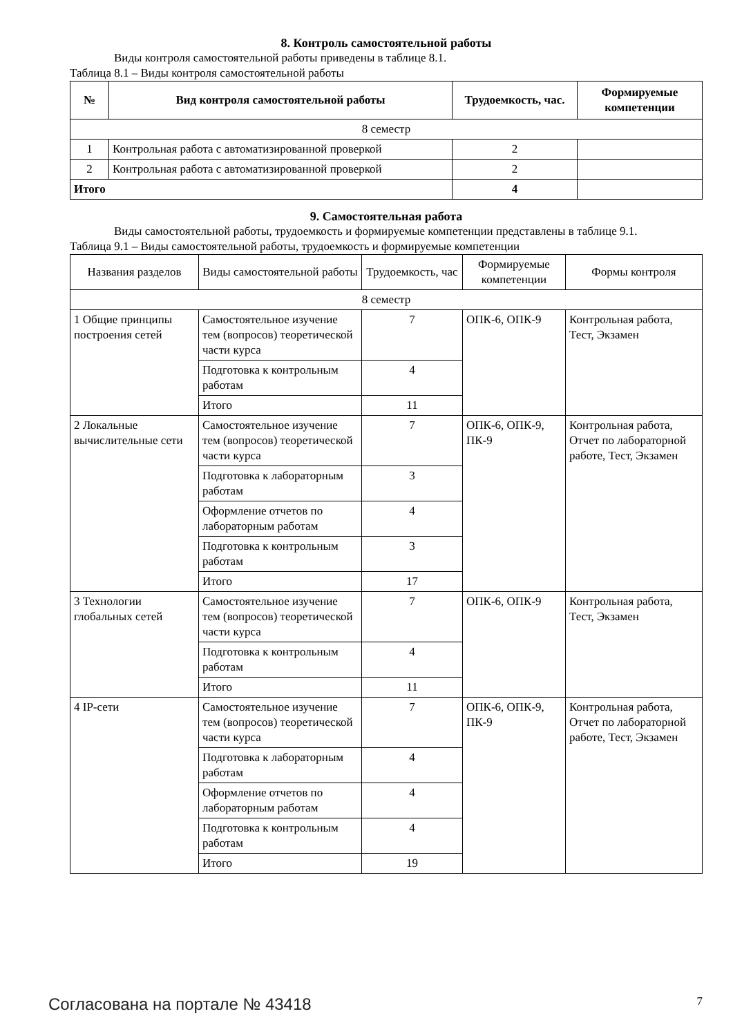8. Контроль самостоятельной работы
Виды контроля самостоятельной работы приведены в таблице 8.1.
Таблица 8.1 – Виды контроля самостоятельной работы
| № | Вид контроля самостоятельной работы | Трудоемкость, час. | Формируемые компетенции |
| --- | --- | --- | --- |
| 8 семестр | | | |
| 1 | Контрольная работа с автоматизированной проверкой | 2 | |
| 2 | Контрольная работа с автоматизированной проверкой | 2 | |
| Итого | | 4 | |
9. Самостоятельная работа
Виды самостоятельной работы, трудоемкость и формируемые компетенции представлены в таблице 9.1.
Таблица 9.1 – Виды самостоятельной работы, трудоемкость и формируемые компетенции
| Названия разделов | Виды самостоятельной работы | Трудоемкость, час | Формируемые компетенции | Формы контроля |
| --- | --- | --- | --- | --- |
| 8 семестр | | | | |
| 1 Общие принципы построения сетей | Самостоятельное изучение тем (вопросов) теоретической части курса | 7 | ОПК-6, ОПК-9 | Контрольная работа, Тест, Экзамен |
| | Подготовка к контрольным работам | 4 | | |
| | Итого | 11 | | |
| 2 Локальные вычислительные сети | Самостоятельное изучение тем (вопросов) теоретической части курса | 7 | ОПК-6, ОПК-9, ПК-9 | Контрольная работа, Отчет по лабораторной работе, Тест, Экзамен |
| | Подготовка к лабораторным работам | 3 | | |
| | Оформление отчетов по лабораторным работам | 4 | | |
| | Подготовка к контрольным работам | 3 | | |
| | Итого | 17 | | |
| 3 Технологии глобальных сетей | Самостоятельное изучение тем (вопросов) теоретической части курса | 7 | ОПК-6, ОПК-9 | Контрольная работа, Тест, Экзамен |
| | Подготовка к контрольным работам | 4 | | |
| | Итого | 11 | | |
| 4 IP-сети | Самостоятельное изучение тем (вопросов) теоретической части курса | 7 | ОПК-6, ОПК-9, ПК-9 | Контрольная работа, Отчет по лабораторной работе, Тест, Экзамен |
| | Подготовка к лабораторным работам | 4 | | |
| | Оформление отчетов по лабораторным работам | 4 | | |
| | Подготовка к контрольным работам | 4 | | |
| | Итого | 19 | | |
Согласована на портале № 43418 7